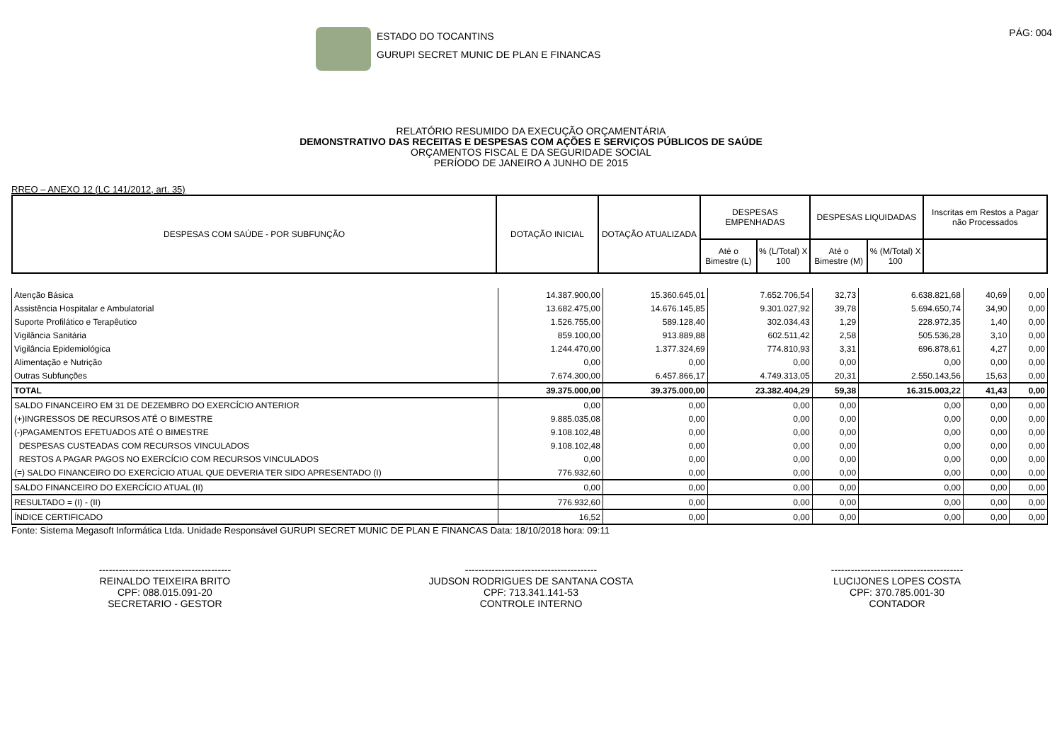ESTADO DO TOCANTINS
GURUPI SECRET MUNIC DE PLAN E FINANCAS
PÁG: 004
RELATÓRIO RESUMIDO DA EXECUÇÃO ORÇAMENTÁRIA
DEMONSTRATIVO DAS RECEITAS E DESPESAS COM AÇÕES E SERVIÇOS PÚBLICOS DE SAÚDE
ORÇAMENTOS FISCAL E DA SEGURIDADE SOCIAL
PERÍODO DE JANEIRO A JUNHO DE 2015
RREO – ANEXO 12 (LC 141/2012, art. 35)
| DESPESAS COM SAÚDE - POR SUBFUNÇÃO | DOTAÇÃO INICIAL | DOTAÇÃO ATUALIZADA | DESPESAS EMPENHADAS | | DESPESAS LIQUIDADAS | | Inscritas em Restos a Pagar não Processados |
| --- | --- | --- | --- | --- | --- | --- | --- |
| | | | Até o Bimestre (L) | % (L/Total) X 100 | Até o Bimestre (M) | % (M/Total) X 100 | |
| Atenção Básica | 14.387.900,00 | 15.360.645,01 | 7.652.706,54 | 32,73 | 6.638.821,68 | 40,69 | 0,00 |
| Assistência Hospitalar e Ambulatorial | 13.682.475,00 | 14.676.145,85 | 9.301.027,92 | 39,78 | 5.694.650,74 | 34,90 | 0,00 |
| Suporte Profilático e Terapêutico | 1.526.755,00 | 589.128,40 | 302.034,43 | 1,29 | 228.972,35 | 1,40 | 0,00 |
| Vigilância Sanitária | 859.100,00 | 913.889,88 | 602.511,42 | 2,58 | 505.536,28 | 3,10 | 0,00 |
| Vigilância Epidemiológica | 1.244.470,00 | 1.377.324,69 | 774.810,93 | 3,31 | 696.878,61 | 4,27 | 0,00 |
| Alimentação e Nutrição | 0,00 | 0,00 | 0,00 | 0,00 | 0,00 | 0,00 | 0,00 |
| Outras Subfunções | 7.674.300,00 | 6.457.866,17 | 4.749.313,05 | 20,31 | 2.550.143,56 | 15,63 | 0,00 |
| TOTAL | 39.375.000,00 | 39.375.000,00 | 23.382.404,29 | 59,38 | 16.315.003,22 | 41,43 | 0,00 |
| SALDO FINANCEIRO EM 31 DE DEZEMBRO DO EXERCÍCIO ANTERIOR | 0,00 | 0,00 | 0,00 | 0,00 | 0,00 | 0,00 | 0,00 |
| (+)INGRESSOS DE RECURSOS ATÉ O BIMESTRE | 9.885.035,08 | 0,00 | 0,00 | 0,00 | 0,00 | 0,00 | 0,00 |
| (-)PAGAMENTOS EFETUADOS ATÉ O BIMESTRE | 9.108.102,48 | 0,00 | 0,00 | 0,00 | 0,00 | 0,00 | 0,00 |
| DESPESAS CUSTEADAS COM RECURSOS VINCULADOS | 9.108.102,48 | 0,00 | 0,00 | 0,00 | 0,00 | 0,00 | 0,00 |
| RESTOS A PAGAR PAGOS NO EXERCÍCIO COM RECURSOS VINCULADOS | 0,00 | 0,00 | 0,00 | 0,00 | 0,00 | 0,00 | 0,00 |
| (=) SALDO FINANCEIRO DO EXERCÍCIO ATUAL QUE DEVERIA TER SIDO APRESENTADO (I) | 776.932,60 | 0,00 | 0,00 | 0,00 | 0,00 | 0,00 | 0,00 |
| SALDO FINANCEIRO DO EXERCÍCIO ATUAL (II) | 0,00 | 0,00 | 0,00 | 0,00 | 0,00 | 0,00 | 0,00 |
| RESULTADO = (I) - (II) | 776.932,60 | 0,00 | 0,00 | 0,00 | 0,00 | 0,00 | 0,00 |
| ÍNDICE CERTIFICADO | 16,52 | 0,00 | 0,00 | 0,00 | 0,00 | 0,00 | 0,00 |
Fonte: Sistema Megasoft Informática Ltda. Unidade Responsável GURUPI SECRET MUNIC DE PLAN E FINANCAS Data: 18/10/2018 hora: 09:11
----------------------------------------
REINALDO TEIXEIRA BRITO
CPF: 088.015.091-20
SECRETARIO - GESTOR
----------------------------------------
JUDSON RODRIGUES DE SANTANA COSTA
CPF: 713.341.141-53
CONTROLE INTERNO
----------------------------------------
LUCIJONES LOPES COSTA
CPF: 370.785.001-30
CONTADOR